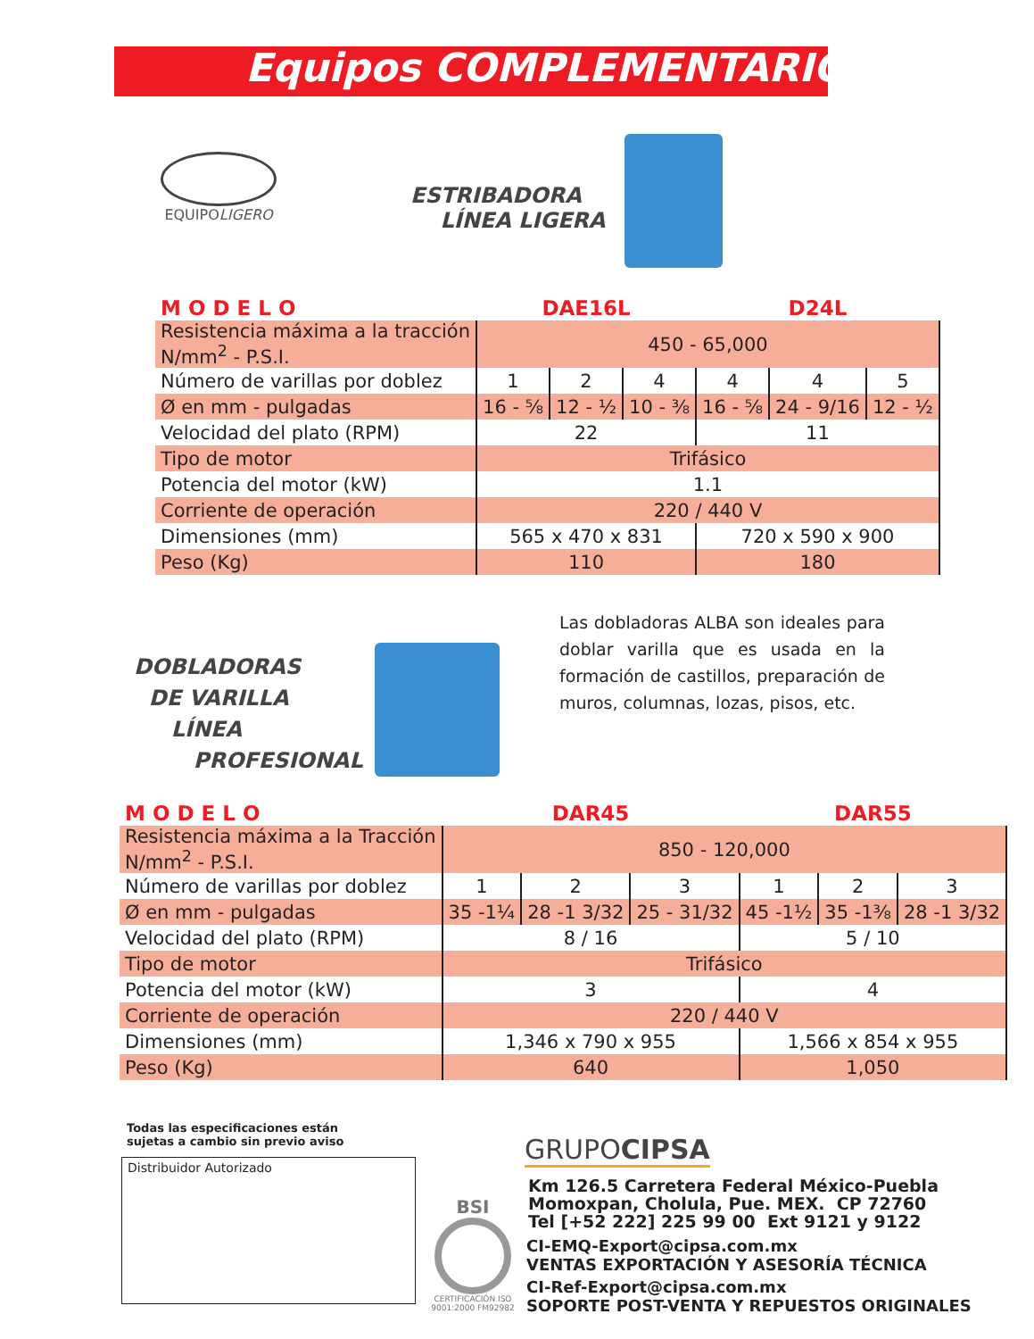Equipos COMPLEMENTARIOS
EQUIPOLIGERO
ESTRIBADORA
LÍNEA LIGERA
| M O D E L O | DAE16L | | | D24L | | |
| Resistencia máxima a la tracción N/mm<sup>2</sup> - P.S.I. | 450 - 65,000 | | | | | |
| Número de varillas por doblez | 1 | 2 | 4 | 4 | 4 | 5 |
| Ø en mm - pulgadas | 16 - ⅝ | 12 - ½ | 10 - ⅜ | 16 - ⅝ | 24 - 9/16 | 12 - ½ |
| Velocidad del plato (RPM) | 22 | | | 11 | | |
| Tipo de motor | Trifásico | | | | | |
| Potencia del motor (kW) | 1.1 | | | | | |
| Corriente de operación | 220 / 440 V | | | | | |
| Dimensiones (mm) | 565 x 470 x 831 | | | 720 x 590 x 900 | | |
| Peso (Kg) | 110 | | | 180 | | |
DOBLADORAS
DE VARILLA
LÍNEA
PROFESIONAL
Las dobladoras ALBA son ideales para doblar varilla que es usada en la formación de castillos, preparación de muros, columnas, lozas, pisos, etc.
| M O D E L O | DAR45 | | | DAR55 | | |
| Resistencia máxima a la Tracción N/mm<sup>2</sup> - P.S.I. | 850 - 120,000 | | | | | |
| Número de varillas por doblez | 1 | 2 | 3 | 1 | 2 | 3 |
| Ø en mm - pulgadas | 35 -1¼ | 28 -1 3/32 | 25 - 31/32 | 45 -1½ | 35 -1⅜ | 28 -1 3/32 |
| Velocidad del plato (RPM) | 8 / 16 | | | 5 / 10 | | |
| Tipo de motor | Trifásico | | | | | |
| Potencia del motor (kW) | 3 | | | 4 | | |
| Corriente de operación | 220 / 440 V | | | | | |
| Dimensiones (mm) | 1,346 x 790 x 955 | | | 1,566 x 854 x 955 | | |
| Peso (Kg) | 640 | | | 1,050 | | |
Todas las especificaciones están
sujetas a cambio sin previo aviso
Distribuidor Autorizado
BSI
CERTIFICACIÓN ISO
9001:2000 FM92982
GRUPOCIPSA
Km 126.5 Carretera Federal México-Puebla
Momoxpan, Cholula, Pue. MEX. CP 72760
Tel [+52 222] 225 99 00 Ext 9121 y 9122
CI-EMQ-Export@cipsa.com.mx
VENTAS EXPORTACIÓN Y ASESORÍA TÉCNICA
CI-Ref-Export@cipsa.com.mx
SOPORTE POST-VENTA Y REPUESTOS ORIGINALES